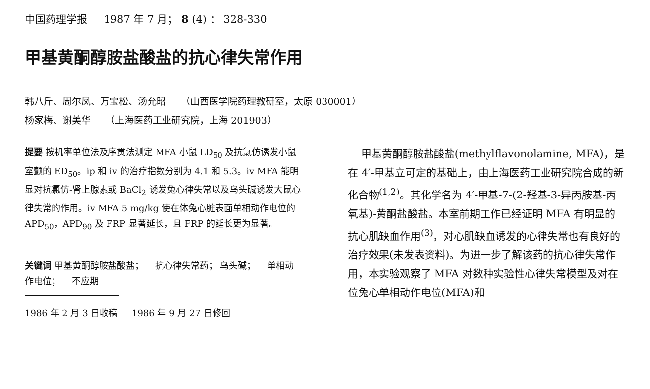中国药理学报 1987 年 7 月； 8 (4) ： 328-330
甲基黄酮醇胺盐酸盐的抗心律失常作用
韩八斤、周尔凤、万宝松、汤允昭 （山西医学院药理教研室，太原 030001）
杨家梅、谢美华 （上海医药工业研究院，上海 201903）
提要 按机率单位法及序贯法测定 MFA 小鼠 LD<sub>50</sub> 及抗氯仿诱发小鼠室颤的 ED<sub>50</sub>。ip 和 iv 的治疗指数分别为 4.1 和 5.3。iv MFA 能明显对抗氯仿-肾上腺素或 BaCl<sub>2</sub> 诱发兔心律失常以及乌头碱诱发大鼠心律失常的作用。iv MFA 5 mg/kg 使在体兔心脏表面单相动作电位的 APD<sub>50</sub>，APD<sub>90</sub> 及 FRP 显著延长，且 FRP 的延长更为显著。
关键词 甲基黄酮醇胺盐酸盐； 抗心律失常药； 乌头碱； 单相动作电位； 不应期
1986 年 2 月 3 日收稿 1986 年 9 月 27 日修回
甲基黄酮醇胺盐酸盐(methylflavonolamine, MFA)，是在 4′-甲基立可定的基础上，由上海医药工业研究院合成的新化合物<sup>(1,2)</sup>。其化学名为 4′-甲基-7-(2-羟基-3-异丙胺基-丙氧基)-黄酮盐酸盐。本室前期工作已经证明 MFA 有明显的抗心肌缺血作用<sup>(3)</sup>，对心肌缺血诱发的心律失常也有良好的治疗效果(未发表资料)。为进一步了解该药的抗心律失常作用，本实验观察了 MFA 对数种实验性心律失常模型及对在位兔心单相动作电位(MFA)和